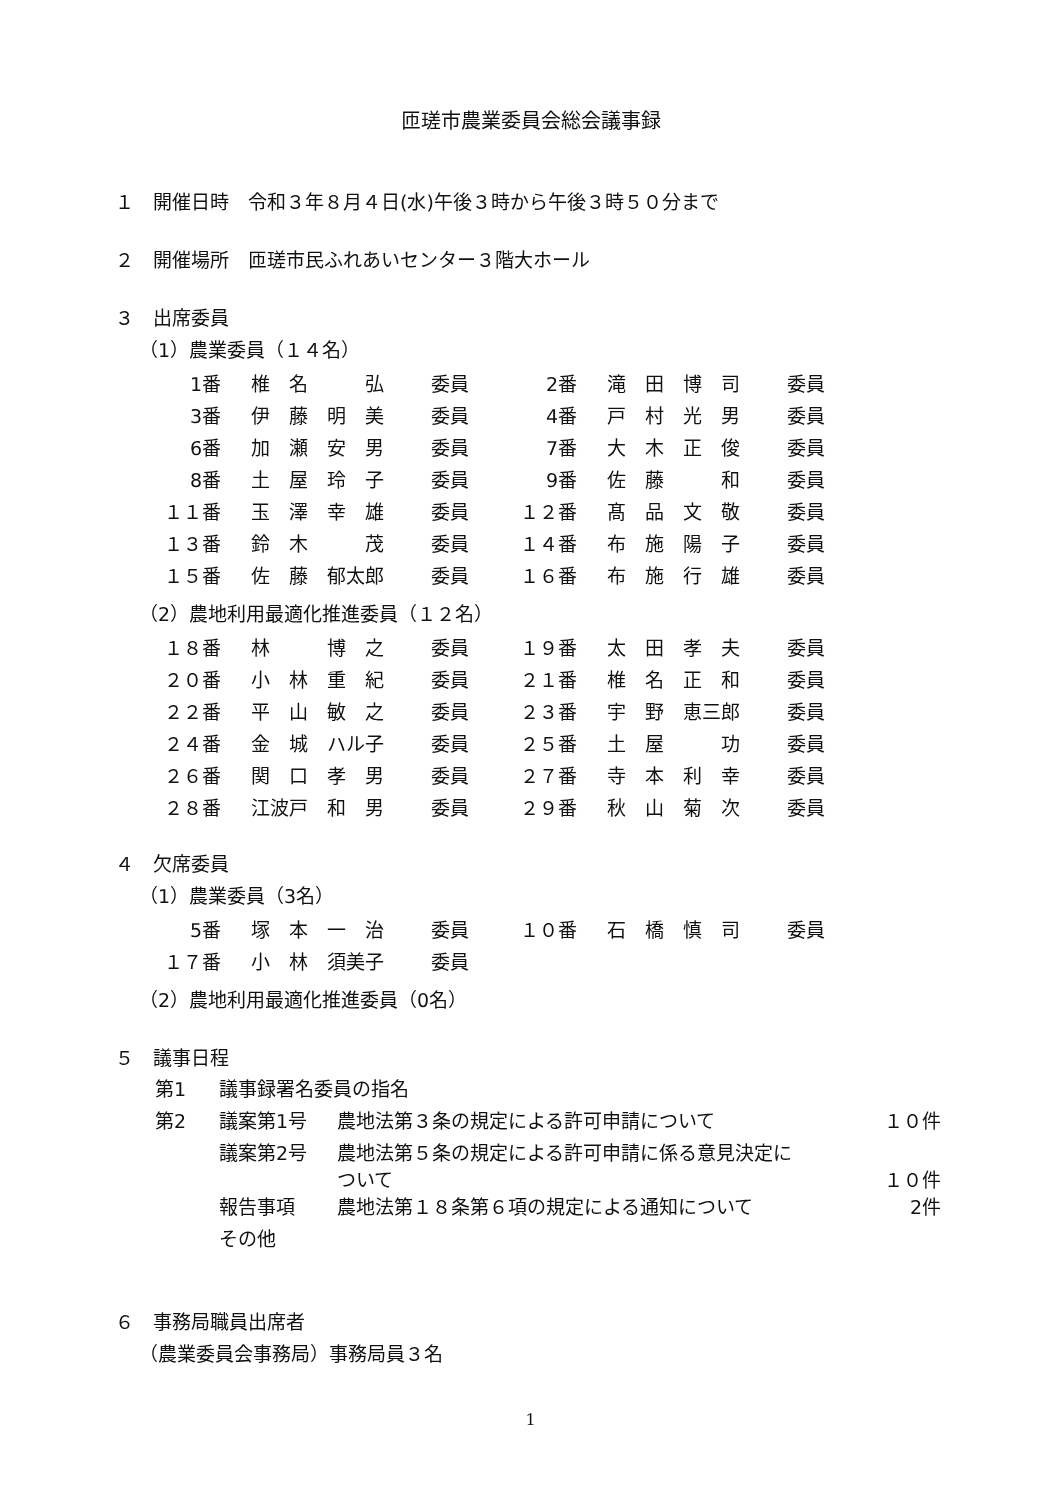匝瑳市農業委員会総会議事録
１　開催日時　令和３年８月４日(水)午後３時から午後３時５０分まで
２　開催場所　匝瑳市民ふれあいセンター３階大ホール
３　出席委員
（1）農業委員（１４名）
| 1番 | 椎 名 弘 | 委員 | 2番 | 滝 田 博 司 | 委員 |
| 3番 | 伊 藤 明 美 | 委員 | 4番 | 戸 村 光 男 | 委員 |
| 6番 | 加 瀬 安 男 | 委員 | 7番 | 大 木 正 俊 | 委員 |
| 8番 | 土 屋 玲 子 | 委員 | 9番 | 佐 藤 和 | 委員 |
| １１番 | 玉 澤 幸 雄 | 委員 | １２番 | 髙 品 文 敬 | 委員 |
| １３番 | 鈴 木 茂 | 委員 | １４番 | 布 施 陽 子 | 委員 |
| １５番 | 佐 藤 郁太郎 | 委員 | １６番 | 布 施 行 雄 | 委員 |
（2）農地利用最適化推進委員（１２名）
| １８番 | 林 博 之 | 委員 | １９番 | 太 田 孝 夫 | 委員 |
| ２０番 | 小 林 重 紀 | 委員 | ２１番 | 椎 名 正 和 | 委員 |
| ２２番 | 平 山 敏 之 | 委員 | ２３番 | 宇 野 恵三郎 | 委員 |
| ２４番 | 金 城 ハル子 | 委員 | ２５番 | 土 屋 功 | 委員 |
| ２６番 | 関 口 孝 男 | 委員 | ２７番 | 寺 本 利 幸 | 委員 |
| ２８番 | 江波戸 和 男 | 委員 | ２９番 | 秋 山 菊 次 | 委員 |
４　欠席委員
（1）農業委員（3名）
| 5番 | 塚 本 一 治 | 委員 | １０番 | 石 橋 慎 司 | 委員 |
| １７番 | 小 林 須美子 | 委員 | | | |
（2）農地利用最適化推進委員（0名）
５　議事日程
| 第1 | 議事録署名委員の指名 | | |
| 第2 | 議案第1号 | 農地法第３条の規定による許可申請について | １０件 |
| | 議案第2号 | 農地法第５条の規定による許可申請に係る意見決定に ついて | １０件 |
| | 報告事項 | 農地法第１８条第６項の規定による通知について | 2件 |
| | その他 | | |
６　事務局職員出席者
（農業委員会事務局）事務局員３名
1